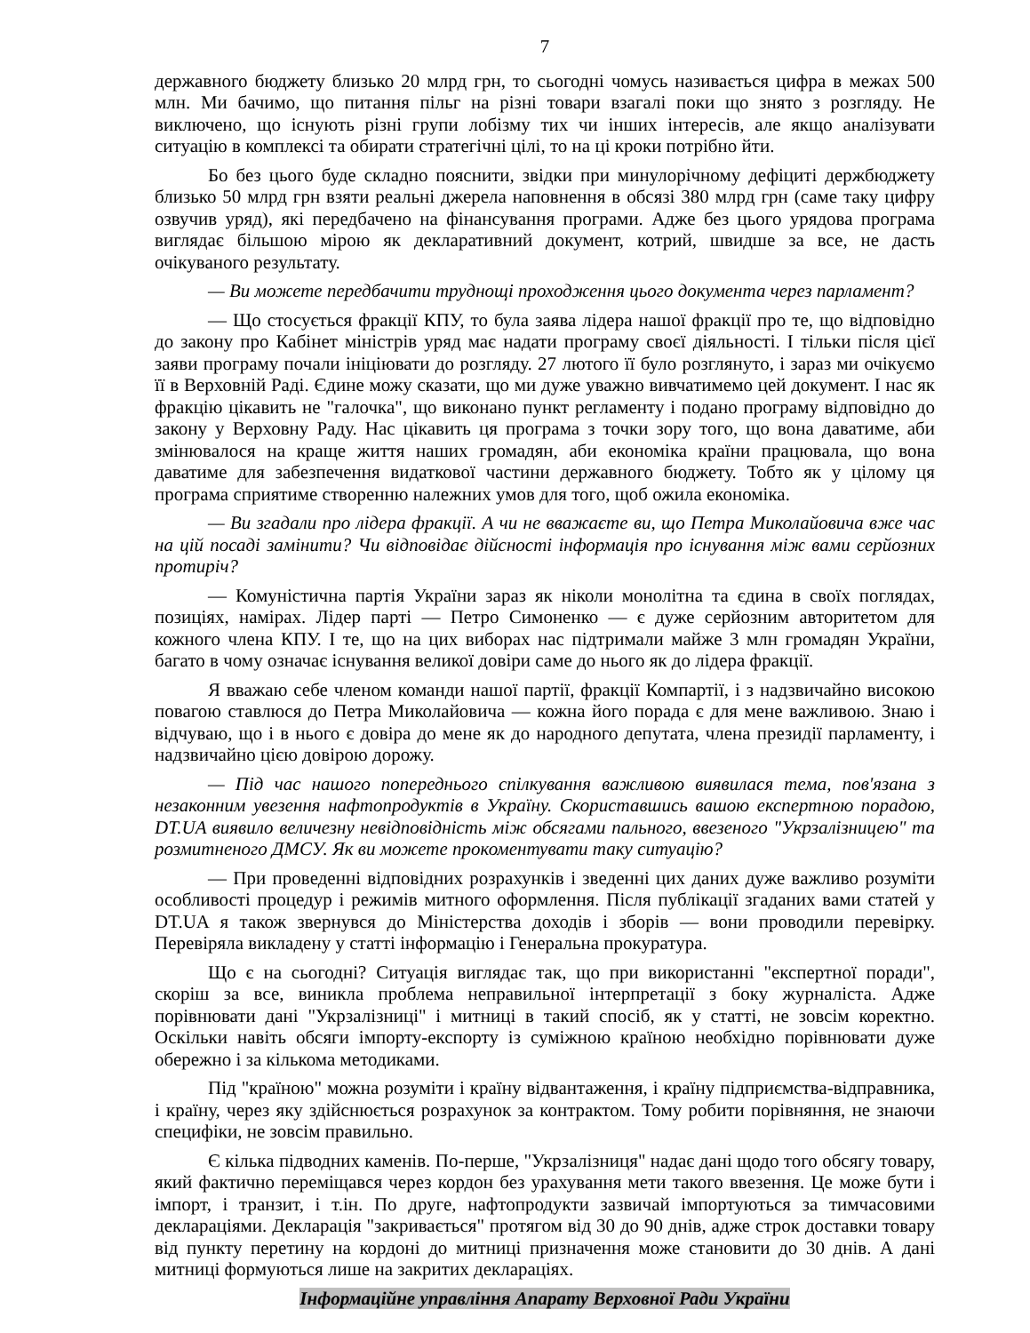7
державного бюджету близько 20 млрд грн, то сьогодні чомусь називається цифра в межах 500 млн. Ми бачимо, що питання пільг на різні товари взагалі поки що знято з розгляду. Не виключено, що існують різні групи лобізму тих чи інших інтересів, але якщо аналізувати ситуацію в комплексі та обирати стратегічні цілі, то на ці кроки потрібно йти.
Бо без цього буде складно пояснити, звідки при минулорічному дефіциті держбюджету близько 50 млрд грн взяти реальні джерела наповнення в обсязі 380 млрд грн (саме таку цифру озвучив уряд), які передбачено на фінансування програми. Адже без цього урядова програма виглядає більшою мірою як декларативний документ, котрий, швидше за все, не дасть очікуваного результату.
— Ви можете передбачити труднощі проходження цього документа через парламент?
— Що стосується фракції КПУ, то була заява лідера нашої фракції про те, що відповідно до закону про Кабінет міністрів уряд має надати програму своєї діяльності. І тільки після цієї заяви програму почали ініціювати до розгляду. 27 лютого її було розглянуто, і зараз ми очікуємо її в Верховній Раді. Єдине можу сказати, що ми дуже уважно вивчатимемо цей документ. І нас як фракцію цікавить не "галочка", що виконано пункт регламенту і подано програму відповідно до закону у Верховну Раду. Нас цікавить ця програма з точки зору того, що вона даватиме, аби змінювалося на краще життя наших громадян, аби економіка країни працювала, що вона даватиме для забезпечення видаткової частини державного бюджету. Тобто як у цілому ця програма сприятиме створенню належних умов для того, щоб ожила економіка.
— Ви згадали про лідера фракції. А чи не вважаєте ви, що Петра Миколайовича вже час на цій посаді замінити? Чи відповідає дійсності інформація про існування між вами серйозних протиріч?
— Комуністична партія України зараз як ніколи монолітна та єдина в своїх поглядах, позиціях, намірах. Лідер парті — Петро Симоненко — є дуже серйозним авторитетом для кожного члена КПУ. І те, що на цих виборах нас підтримали майже 3 млн громадян України, багато в чому означає існування великої довіри саме до нього як до лідера фракції.
Я вважаю себе членом команди нашої партії, фракції Компартії, і з надзвичайно високою повагою ставлюся до Петра Миколайовича — кожна його порада є для мене важливою. Знаю і відчуваю, що і в нього є довіра до мене як до народного депутата, члена президії парламенту, і надзвичайно цією довірою дорожу.
— Під час нашого попереднього спілкування важливою виявилася тема, пов'язана з незаконним увезення нафтопродуктів в Україну. Скориставшись вашою експертною порадою, DT.UA виявило величезну невідповідність між обсягами пального, ввезеного "Укрзалізницею" та розмитненого ДМСУ. Як ви можете прокоментувати таку ситуацію?
— При проведенні відповідних розрахунків і зведенні цих даних дуже важливо розуміти особливості процедур і режимів митного оформлення. Після публікації згаданих вами статей у DT.UA я також звернувся до Міністерства доходів і зборів — вони проводили перевірку. Перевіряла викладену у статті інформацію і Генеральна прокуратура.
Що є на сьогодні? Ситуація виглядає так, що при використанні "експертної поради", скоріш за все, виникла проблема неправильної інтерпретації з боку журналіста. Адже порівнювати дані "Укрзалізниці" і митниці в такий спосіб, як у статті, не зовсім коректно. Оскільки навіть обсяги імпорту-експорту із суміжною країною необхідно порівнювати дуже обережно і за кількома методиками.
Під "країною" можна розуміти і країну відвантаження, і країну підприємства-відправника, і країну, через яку здійснюється розрахунок за контрактом. Тому робити порівняння, не знаючи специфіки, не зовсім правильно.
Є кілька підводних каменів. По-перше, "Укрзалізниця" надає дані щодо того обсягу товару, який фактично переміщався через кордон без урахування мети такого ввезення. Це може бути і імпорт, і транзит, і т.ін. По друге, нафтопродукти зазвичай імпортуються за тимчасовими деклараціями. Декларація "закривається" протягом від 30 до 90 днів, адже строк доставки товару від пункту перетину на кордоні до митниці призначення може становити до 30 днів. А дані митниці формуються лише на закритих деклараціях.
Інформаційне управління Апарату Верховної Ради України